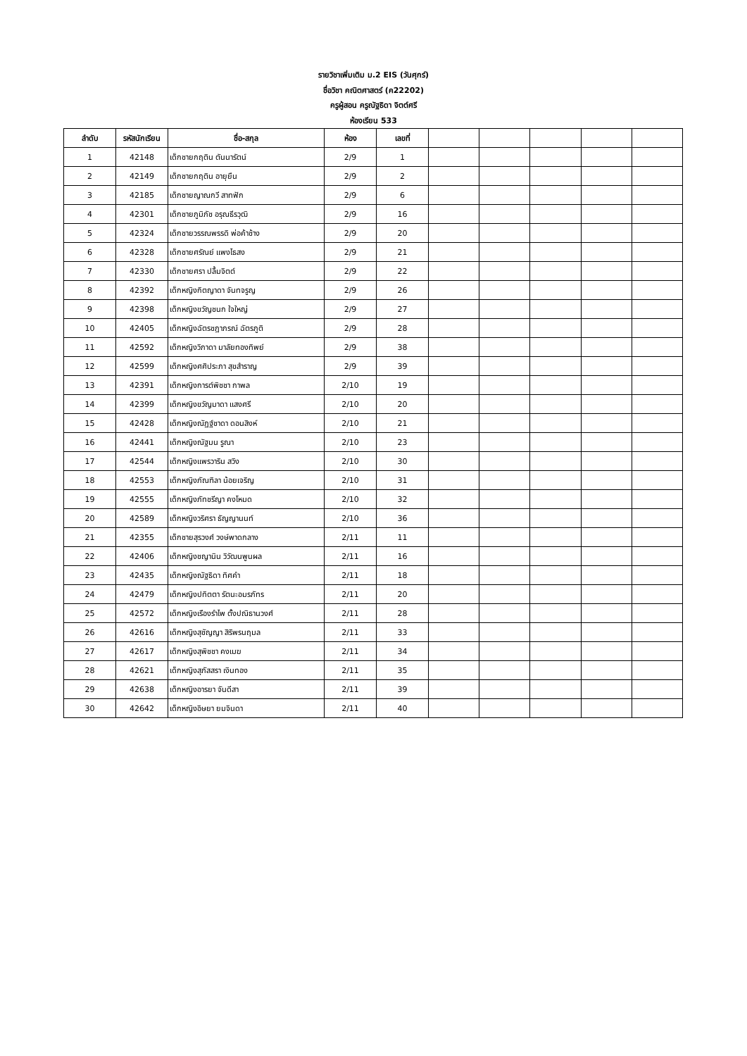รายวิชาเพิ่มเติม ม.2 EIS (วันศุกร์)
ชื่อวิชา คณิตศาสตร์ (ค22202)
ครูผู้สอน ครูณัฐธิดา จิตต์ศรี
ห้องเรียน 533
| ลำดับ | รหัสนักเรียน | ชื่อ-สกุล | ห้อง | เลขที่ | | | | | |
| --- | --- | --- | --- | --- | --- | --- | --- | --- | --- |
| 1 | 42148 | เด็กชายกฤติน ตันนารัตน์ | 2/9 | 1 | | | | | |
| 2 | 42149 | เด็กชายกฤติน อายุยืน | 2/9 | 2 | | | | | |
| 3 | 42185 | เด็กชายญาณกวี สาทฟัก | 2/9 | 6 | | | | | |
| 4 | 42301 | เด็กชายภูมิภัช อรุณธีรวุฒิ | 2/9 | 16 | | | | | |
| 5 | 42324 | เด็กชายวรรณพรรดิ พ่อค้าช้าง | 2/9 | 20 | | | | | |
| 6 | 42328 | เด็กชายศรัณย์ แพงไธสง | 2/9 | 21 | | | | | |
| 7 | 42330 | เด็กชายศรา ปลื้มจิตต์ | 2/9 | 22 | | | | | |
| 8 | 42392 | เด็กหญิงกิตญาดา จันทจรูญ | 2/9 | 26 | | | | | |
| 9 | 42398 | เด็กหญิงขวัญชนก ใจใหญ่ | 2/9 | 27 | | | | | |
| 10 | 42405 | เด็กหญิงฉัตรชฎาภรณ์ ฉัตรภูติ | 2/9 | 28 | | | | | |
| 11 | 42592 | เด็กหญิงวิภาดา มาลัยทองทิพย์ | 2/9 | 38 | | | | | |
| 12 | 42599 | เด็กหญิงศศิประภา สุขสำราญ | 2/9 | 39 | | | | | |
| 13 | 42391 | เด็กหญิงการต์พิชชา กาพล | 2/10 | 19 | | | | | |
| 14 | 42399 | เด็กหญิงขวัญมาดา แสงศรี | 2/10 | 20 | | | | | |
| 15 | 42428 | เด็กหญิงณัฏฐ์ชาดา ดอนสิงห์ | 2/10 | 21 | | | | | |
| 16 | 42441 | เด็กหญิงณัฐมน รูณา | 2/10 | 23 | | | | | |
| 17 | 42544 | เด็กหญิงแพรวาริน สวิง | 2/10 | 30 | | | | | |
| 18 | 42553 | เด็กหญิงภัณฑิลา น้อยเจริญ | 2/10 | 31 | | | | | |
| 19 | 42555 | เด็กหญิงภัทชรีญา คงโหมด | 2/10 | 32 | | | | | |
| 20 | 42589 | เด็กหญิงวริศรา ธัญญานนท์ | 2/10 | 36 | | | | | |
| 21 | 42355 | เด็กชายสุรวงศ์ วงษ์พาดกลาง | 2/11 | 11 | | | | | |
| 22 | 42406 | เด็กหญิงชญานิน วิวัฒนพูนผล | 2/11 | 16 | | | | | |
| 23 | 42435 | เด็กหญิงณัฐธิดา ทิศคำ | 2/11 | 18 | | | | | |
| 24 | 42479 | เด็กหญิงปทิตตา รัตนะอมรภัทร | 2/11 | 20 | | | | | |
| 25 | 42572 | เด็กหญิงเรืองรำไพ ตั้งปณิธานวงศ์ | 2/11 | 28 | | | | | |
| 26 | 42616 | เด็กหญิงสุชัญญา สิริพรนฤมล | 2/11 | 33 | | | | | |
| 27 | 42617 | เด็กหญิงสุพิชชา คงเมฆ | 2/11 | 34 | | | | | |
| 28 | 42621 | เด็กหญิงสุภัสสรา เงินทอง | 2/11 | 35 | | | | | |
| 29 | 42638 | เด็กหญิงอารยา จันดีสา | 2/11 | 39 | | | | | |
| 30 | 42642 | เด็กหญิงอิษยา ยมจินดา | 2/11 | 40 | | | | | |